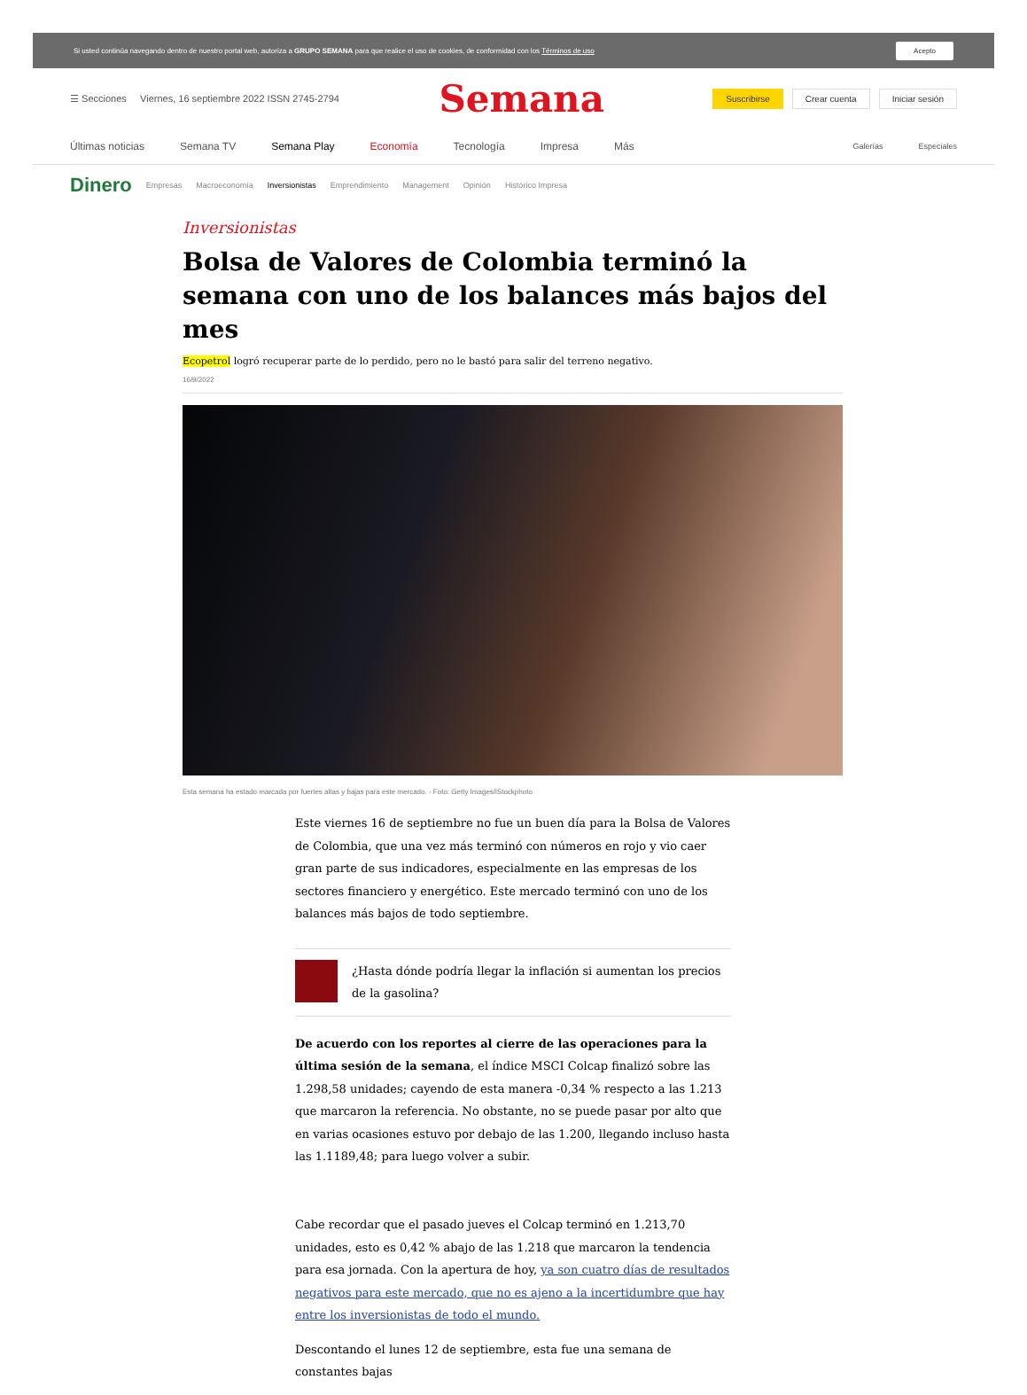Si usted continúa navegando dentro de nuestro portal web, autoriza a GRUPO SEMANA para que realice el uso de cookies, de conformidad con los Términos de uso Acepto
☰ Secciones Viernes, 16 septiembre 2022 ISSN 2745-2794 Semana Suscribirse Crear cuenta Iniciar sesión
Últimas noticias Semana TV Semana Play Economía Tecnología Impresa Más Galerías Especiales
Dinero Empresas Macroeconomía Inversionistas Emprendimiento Management Opinión Histórico Impresa
Inversionistas
Bolsa de Valores de Colombia terminó la semana con uno de los balances más bajos del mes
Ecopetrol logró recuperar parte de lo perdido, pero no le bastó para salir del terreno negativo.
16/9/2022
Esta semana ha estado marcada por fuertes altas y bajas para este mercado. - Foto: Getty Images/iStockphoto
Este viernes 16 de septiembre no fue un buen día para la Bolsa de Valores de Colombia, que una vez más terminó con números en rojo y vio caer gran parte de sus indicadores, especialmente en las empresas de los sectores financiero y energético. Este mercado terminó con uno de los balances más bajos de todo septiembre.
¿Hasta dónde podría llegar la inflación si aumentan los precios de la gasolina?
De acuerdo con los reportes al cierre de las operaciones para la última sesión de la semana, el índice MSCI Colcap finalizó sobre las 1.298,58 unidades; cayendo de esta manera -0,34 % respecto a las 1.213 que marcaron la referencia. No obstante, no se puede pasar por alto que en varias ocasiones estuvo por debajo de las 1.200, llegando incluso hasta las 1.1189,48; para luego volver a subir.
Cabe recordar que el pasado jueves el Colcap terminó en 1.213,70 unidades, esto es 0,42 % abajo de las 1.218 que marcaron la tendencia para esa jornada. Con la apertura de hoy, ya son cuatro días de resultados negativos para este mercado, que no es ajeno a la incertidumbre que hay entre los inversionistas de todo el mundo.
Descontando el lunes 12 de septiembre, esta fue una semana de constantes bajas